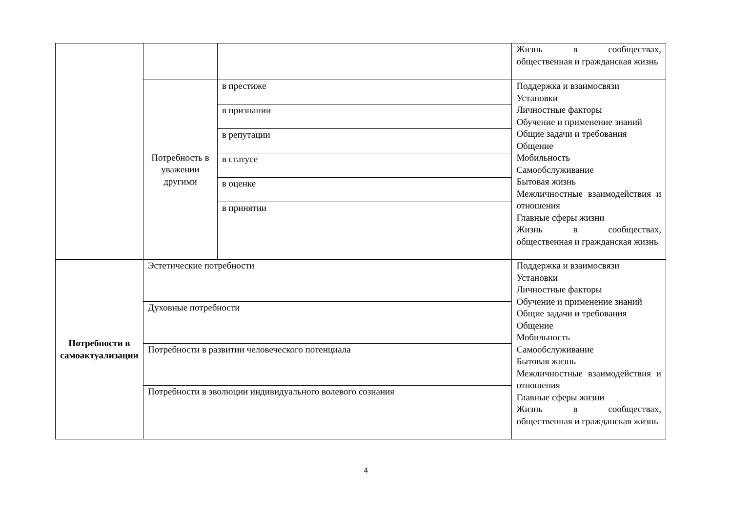| | | | Жизнь в сообществах, общественная и гражданская жизнь |
| | Потребность в уважении другими | в престиже | Поддержка и взаимосвязи Установки Личностные факторы Обучение и применение знаний Общие задачи и требования Общение Мобильность Самообслуживание Бытовая жизнь Межличностные взаимодействия и отношения Главные сферы жизни Жизнь в сообществах, общественная и гражданская жизнь |
| | | в признании | |
| | | в репутации | |
| | | в статусе | |
| | | в оценке | |
| | | в принятии | |
| Потребности в самоактуализации | Эстетические потребности | | Поддержка и взаимосвязи Установки Личностные факторы Обучение и применение знаний Общие задачи и требования Общение Мобильность Самообслуживание Бытовая жизнь Межличностные взаимодействия и отношения Главные сферы жизни Жизнь в сообществах, общественная и гражданская жизнь |
| | Духовные потребности | | |
| | Потребности в развитии человеческого потенциала | | |
| | Потребности в эволюции индивидуального волевого сознания | | |
4